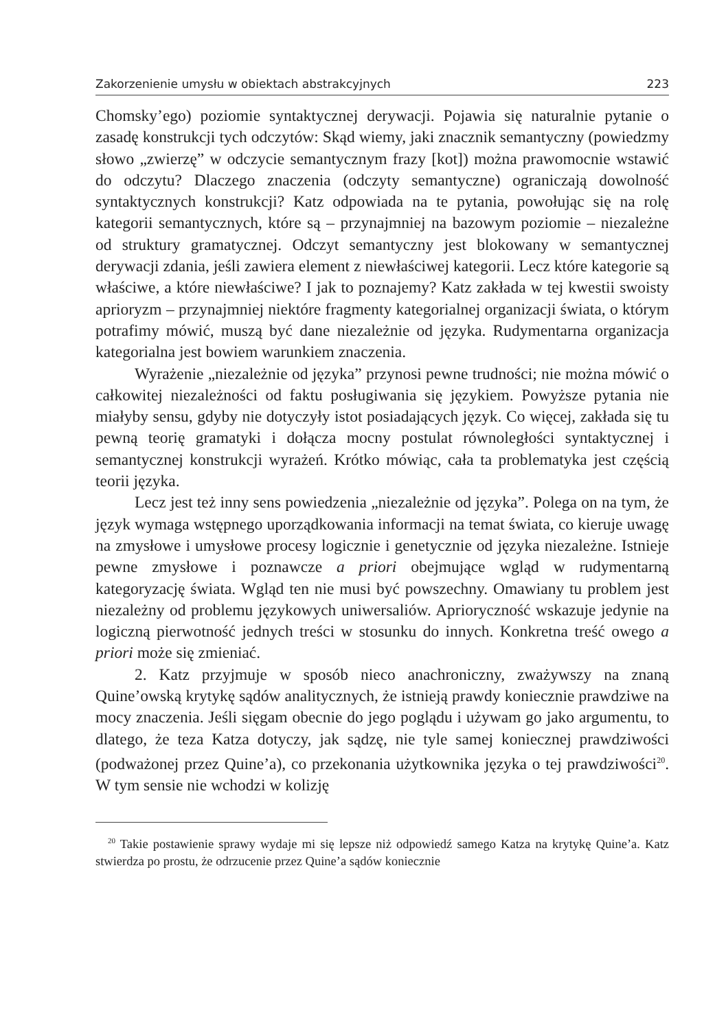Zakorzenienie umysłu w obiektach abstrakcyjnych 223
Chomsky’ego) poziomie syntaktycznej derywacji. Pojawia się naturalnie pytanie o zasadę konstrukcji tych odczytów: Skąd wiemy, jaki znacznik semantyczny (powiedzmy słowo „zwierzę” w odczycie semantycznym frazy [kot]) można prawomocnie wstawić do odczytu? Dlaczego znaczenia (odczyty semantyczne) ograniczają dowolność syntaktycznych konstrukcji? Katz odpowiada na te pytania, powołując się na rolę kategorii semantycznych, które są – przynajmniej na bazowym poziomie – niezależne od struktury gramatycznej. Odczyt semantyczny jest blokowany w semantycznej derywacji zdania, jeśli zawiera element z niewłaściwej kategorii. Lecz które kategorie są właściwe, a które niewłaściwe? I jak to poznajemy? Katz zakłada w tej kwestii swoisty aprioryzm – przynajmniej niektóre fragmenty kategorialnej organizacji świata, o którym potrafimy mówić, muszą być dane niezależnie od języka. Rudymentarna organizacja kategorialna jest bowiem warunkiem znaczenia.
Wyrażenie „niezależnie od języka” przynosi pewne trudności; nie można mówić o całkowitej niezależności od faktu posługiwania się językiem. Powyższe pytania nie miałyby sensu, gdyby nie dotyczyły istot posiadających język. Co więcej, zakłada się tu pewną teorię gramatyki i dołącza mocny postulat równoległości syntaktycznej i semantycznej konstrukcji wyrażeń. Krótko mówiąc, cała ta problematyka jest częścią teorii języka.
Lecz jest też inny sens powiedzenia „niezależnie od języka”. Polega on na tym, że język wymaga wstępnego uporządkowania informacji na temat świata, co kieruje uwagę na zmysłowe i umysłowe procesy logicznie i genetycznie od języka niezależne. Istnieje pewne zmysłowe i poznawcze a priori obejmujące wgląd w rudymentarną kategoryzację świata. Wgląd ten nie musi być powszechny. Omawiany tu problem jest niezależny od problemu językowych uniwersaliów. Aprioryczność wskazuje jedynie na logiczną pierwotność jednych treści w stosunku do innych. Konkretna treść owego a priori może się zmieniać.
2. Katz przyjmuje w sposób nieco anachroniczny, zważywszy na znaną Quine’owską krytykę sądów analitycznych, że istnieją prawdy koniecznie prawdziwe na mocy znaczenia. Jeśli sięgam obecnie do jego poglądu i używam go jako argumentu, to dlatego, że teza Katza dotyczy, jak sądzę, nie tyle samej koniecznej prawdziwości (podważonej przez Quine’a), co przekonania użytkownika języka o tej prawdziwości<sup>20</sup>. W tym sensie nie wchodzi w kolizję
<sup>20</sup> Takie postawienie sprawy wydaje mi się lepsze niż odpowiedź samego Katza na krytykę Quine’a. Katz stwierdza po prostu, że odrzucenie przez Quine’a sądów koniecznie